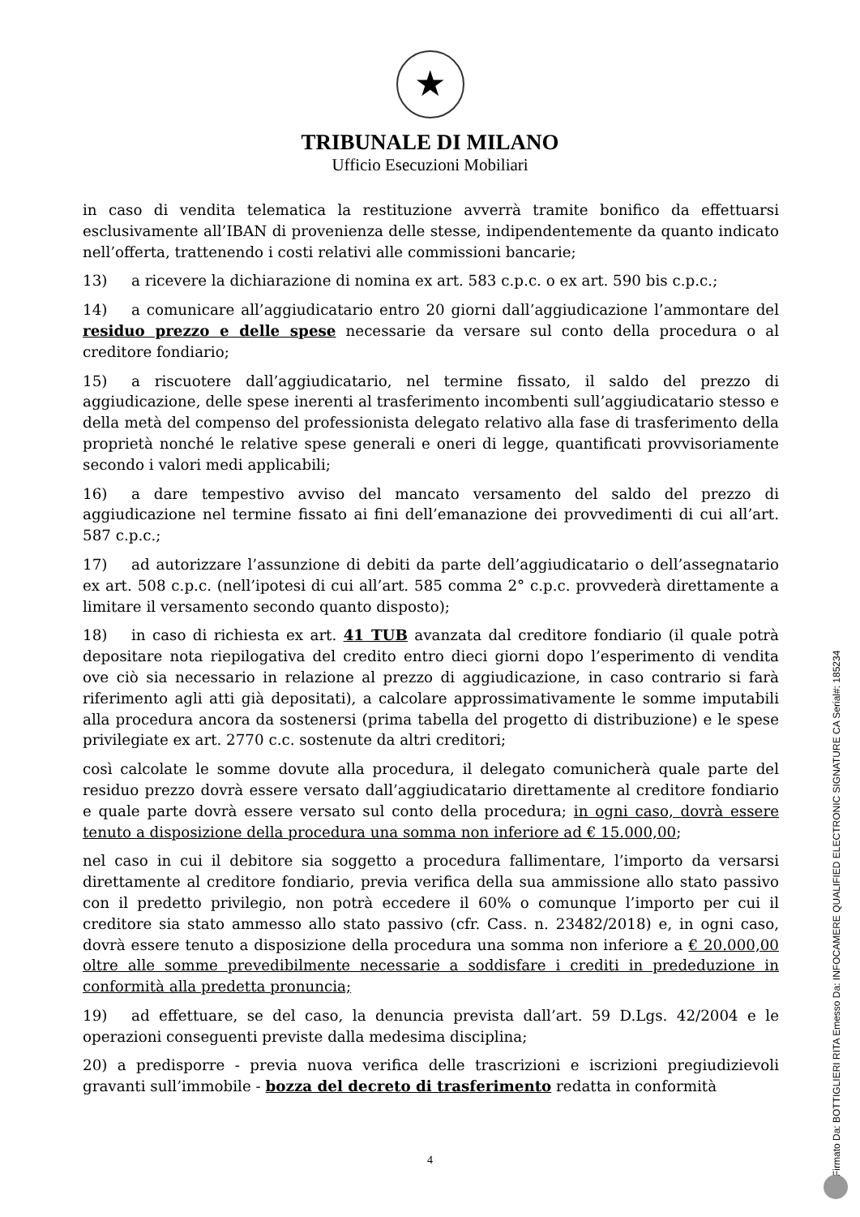★
TRIBUNALE DI MILANO
Ufficio Esecuzioni Mobiliari
in caso di vendita telematica la restituzione avverrà tramite bonifico da effettuarsi esclusivamente all’IBAN di provenienza delle stesse, indipendentemente da quanto indicato nell’offerta, trattenendo i costi relativi alle commissioni bancarie;
13) a ricevere la dichiarazione di nomina ex art. 583 c.p.c. o ex art. 590 bis c.p.c.;
14) a comunicare all’aggiudicatario entro 20 giorni dall’aggiudicazione l’ammontare del residuo prezzo e delle spese necessarie da versare sul conto della procedura o al creditore fondiario;
15) a riscuotere dall’aggiudicatario, nel termine fissato, il saldo del prezzo di aggiudicazione, delle spese inerenti al trasferimento incombenti sull’aggiudicatario stesso e della metà del compenso del professionista delegato relativo alla fase di trasferimento della proprietà nonché le relative spese generali e oneri di legge, quantificati provvisoriamente secondo i valori medi applicabili;
16) a dare tempestivo avviso del mancato versamento del saldo del prezzo di aggiudicazione nel termine fissato ai fini dell’emanazione dei provvedimenti di cui all’art. 587 c.p.c.;
17) ad autorizzare l’assunzione di debiti da parte dell’aggiudicatario o dell’assegnatario ex art. 508 c.p.c. (nell’ipotesi di cui all’art. 585 comma 2° c.p.c. provvederà direttamente a limitare il versamento secondo quanto disposto);
18) in caso di richiesta ex art. 41 TUB avanzata dal creditore fondiario (il quale potrà depositare nota riepilogativa del credito entro dieci giorni dopo l’esperimento di vendita ove ciò sia necessario in relazione al prezzo di aggiudicazione, in caso contrario si farà riferimento agli atti già depositati), a calcolare approssimativamente le somme imputabili alla procedura ancora da sostenersi (prima tabella del progetto di distribuzione) e le spese privilegiate ex art. 2770 c.c. sostenute da altri creditori;
così calcolate le somme dovute alla procedura, il delegato comunicherà quale parte del residuo prezzo dovrà essere versato dall’aggiudicatario direttamente al creditore fondiario e quale parte dovrà essere versato sul conto della procedura; in ogni caso, dovrà essere tenuto a disposizione della procedura una somma non inferiore ad € 15.000,00;
nel caso in cui il debitore sia soggetto a procedura fallimentare, l’importo da versarsi direttamente al creditore fondiario, previa verifica della sua ammissione allo stato passivo con il predetto privilegio, non potrà eccedere il 60% o comunque l’importo per cui il creditore sia stato ammesso allo stato passivo (cfr. Cass. n. 23482/2018) e, in ogni caso, dovrà essere tenuto a disposizione della procedura una somma non inferiore a € 20.000,00 oltre alle somme prevedibilmente necessarie a soddisfare i crediti in prededuzione in conformità alla predetta pronuncia;
19) ad effettuare, se del caso, la denuncia prevista dall’art. 59 D.Lgs. 42/2004 e le operazioni conseguenti previste dalla medesima disciplina;
20) a predisporre - previa nuova verifica delle trascrizioni e iscrizioni pregiudizievoli gravanti sull’immobile - bozza del decreto di trasferimento redatta in conformità
4
Firmato Da: BOTTIGLIERI RITA Emesso Da: INFOCAMERE QUALIFIED ELECTRONIC SIGNATURE CA Serial#: 185234